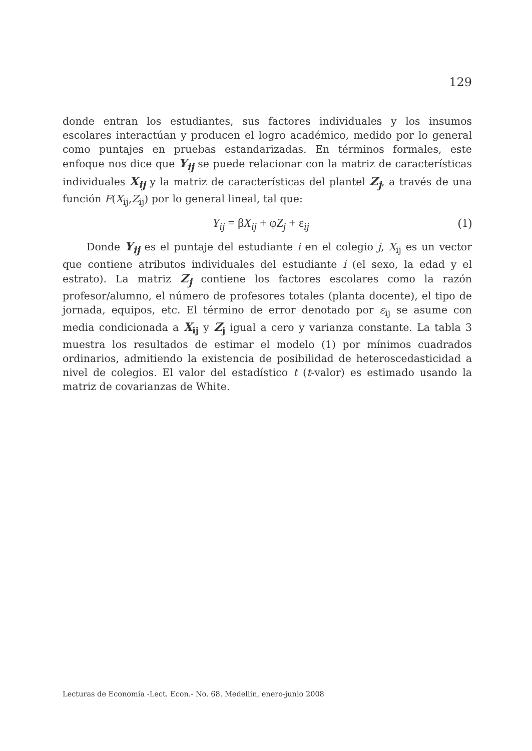129
donde entran los estudiantes, sus factores individuales y los insumos escolares interactúan y producen el logro académico, medido por lo general como puntajes en pruebas estandarizadas. En términos formales, este enfoque nos dice que Y<sub>ij</sub> se puede relacionar con la matriz de características individuales X<sub>ij</sub> y la matriz de características del plantel Z<sub>j</sub>, a través de una función F(X<sub>ij</sub>,Z<sub>ij</sub>) por lo general lineal, tal que:
Y<sub>ij</sub> = βX<sub>ij</sub> + φZ<sub>j</sub> + ε<sub>ij</sub> (1)
Donde Y<sub>ij</sub> es el puntaje del estudiante i en el colegio j, X<sub>ij</sub> es un vector que contiene atributos individuales del estudiante i (el sexo, la edad y el estrato). La matriz Z<sub>j</sub> contiene los factores escolares como la razón profesor/alumno, el número de profesores totales (planta docente), el tipo de jornada, equipos, etc. El término de error denotado por ε<sub>ij</sub> se asume con media condicionada a X<sub>ij</sub> y Z<sub>j</sub> igual a cero y varianza constante. La tabla 3 muestra los resultados de estimar el modelo (1) por mínimos cuadrados ordinarios, admitiendo la existencia de posibilidad de heteroscedasticidad a nivel de colegios. El valor del estadístico t (t-valor) es estimado usando la matriz de covarianzas de White.
Lecturas de Economía -Lect. Econ.- No. 68. Medellín, enero-junio 2008